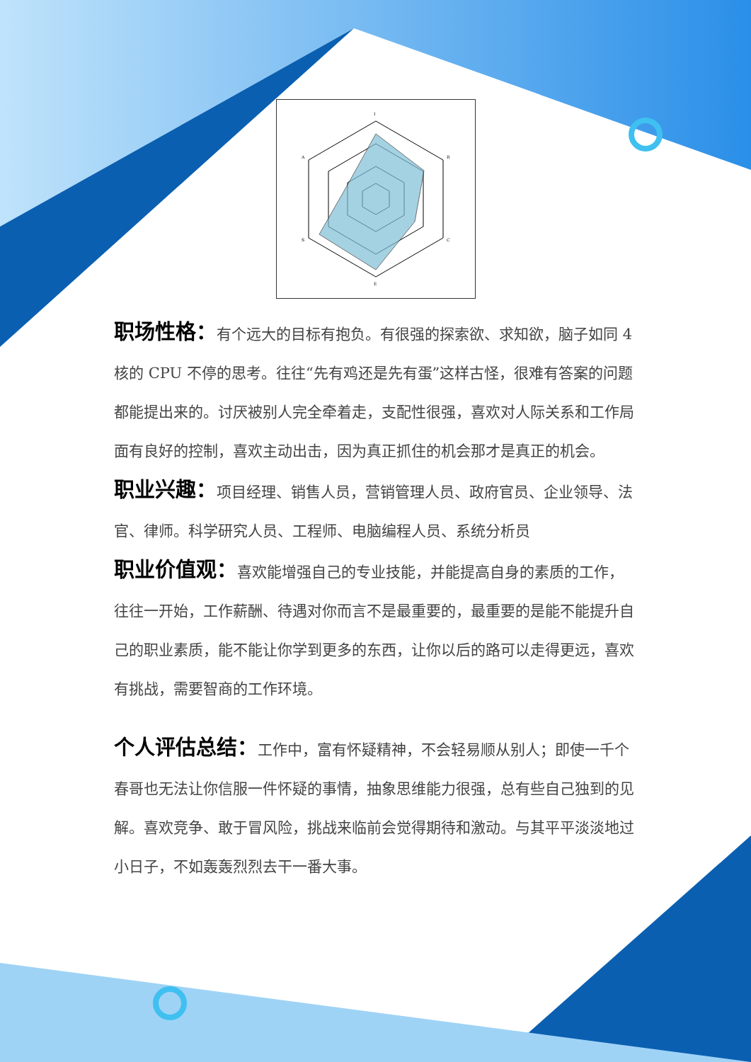I
R
C
E
S
A
职场性格：有个远大的目标有抱负。有很强的探索欲、求知欲，脑子如同 4 核的 CPU 不停的思考。往往“先有鸡还是先有蛋”这样古怪，很难有答案的问题都能提出来的。讨厌被别人完全牵着走，支配性很强，喜欢对人际关系和工作局面有良好的控制，喜欢主动出击，因为真正抓住的机会那才是真正的机会。
职业兴趣：项目经理、销售人员，营销管理人员、政府官员、企业领导、法官、律师。科学研究人员、工程师、电脑编程人员、系统分析员
职业价值观：喜欢能增强自己的专业技能，并能提高自身的素质的工作，往往一开始，工作薪酬、待遇对你而言不是最重要的，最重要的是能不能提升自己的职业素质，能不能让你学到更多的东西，让你以后的路可以走得更远，喜欢有挑战，需要智商的工作环境。
个人评估总结：工作中，富有怀疑精神，不会轻易顺从别人；即使一千个春哥也无法让你信服一件怀疑的事情，抽象思维能力很强，总有些自己独到的见解。喜欢竞争、敢于冒风险，挑战来临前会觉得期待和激动。与其平平淡淡地过小日子，不如轰轰烈烈去干一番大事。